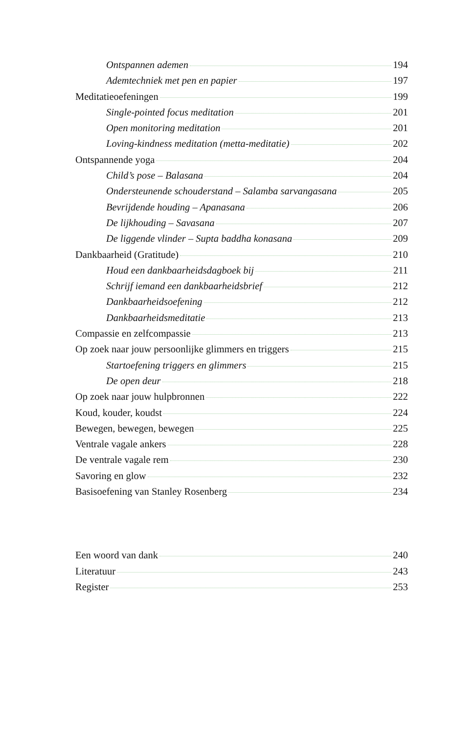Ontspannen ademen 194
Ademtechniek met pen en papier 197
Meditatieoefeningen 199
Single-pointed focus meditation 201
Open monitoring meditation 201
Loving-kindness meditation (metta-meditatie) 202
Ontspannende yoga 204
Child’s pose – Balasana 204
Ondersteunende schouderstand – Salamba sarvangasana 205
Bevrijdende houding – Apanasana 206
De lijkhouding – Savasana 207
De liggende vlinder – Supta baddha konasana 209
Dankbaarheid (Gratitude) 210
Houd een dankbaarheidsdagboek bij 211
Schrijf iemand een dankbaarheidsbrief 212
Dankbaarheidsoefening 212
Dankbaarheidsmeditatie 213
Compassie en zelfcompassie 213
Op zoek naar jouw persoonlijke glimmers en triggers 215
Startoefening triggers en glimmers 215
De open deur 218
Op zoek naar jouw hulpbronnen 222
Koud, kouder, koudst 224
Bewegen, bewegen, bewegen 225
Ventrale vagale ankers 228
De ventrale vagale rem 230
Savoring en glow 232
Basisoefening van Stanley Rosenberg 234
Een woord van dank 240
Literatuur 243
Register 253